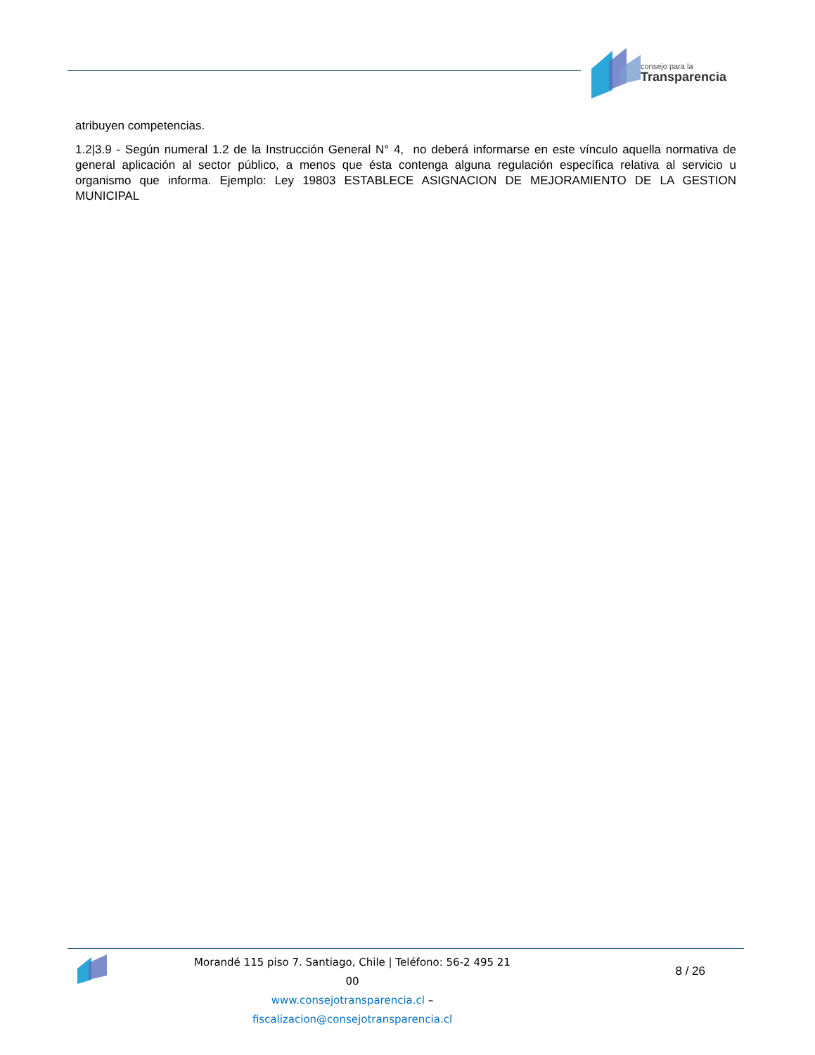consejo para la
Transparencia
atribuyen competencias.
1.2|3.9 - Según numeral 1.2 de la Instrucción General N° 4, no deberá informarse en este vínculo aquella normativa de general aplicación al sector público, a menos que ésta contenga alguna regulación específica relativa al servicio u organismo que informa. Ejemplo: Ley 19803 ESTABLECE ASIGNACION DE MEJORAMIENTO DE LA GESTION MUNICIPAL
Morandé 115 piso 7. Santiago, Chile | Teléfono: 56-2 495 21 00
www.consejotransparencia.cl – fiscalizacion@consejotransparencia.cl
8 / 26